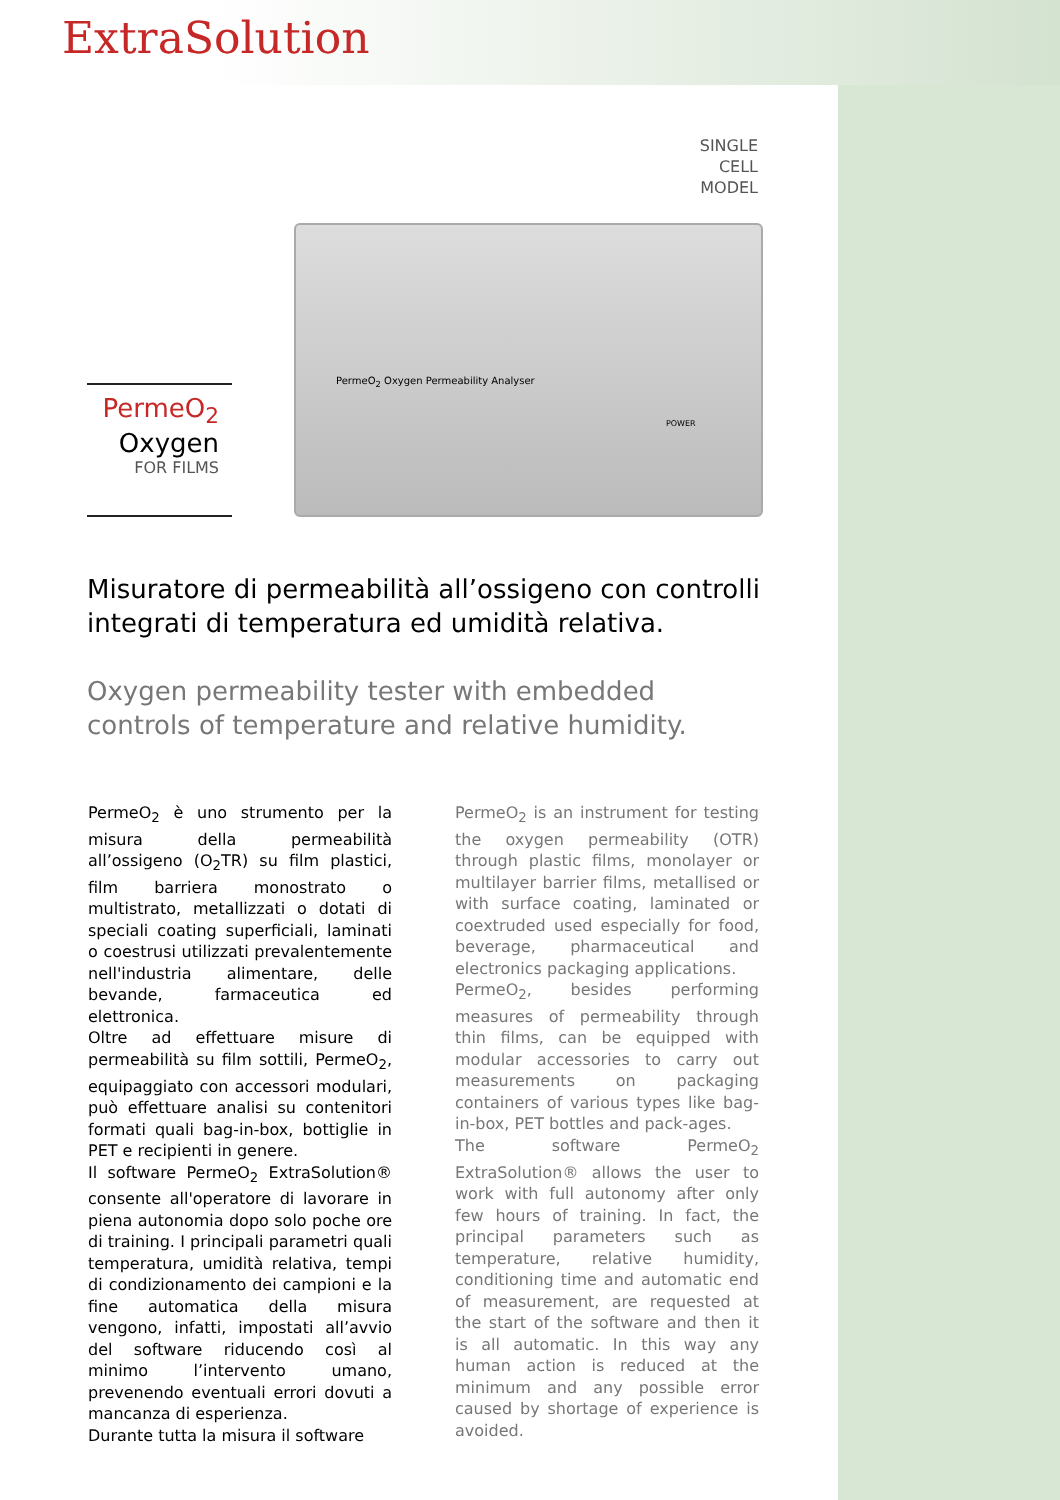ExtraSolution
SINGLE CELL MODEL
PermeO<sub>2</sub>
Oxygen
FOR FILMS
PermeO<sub>2</sub> Oxygen Permeability Analyser
POWER
Misuratore di permeabilità all’ossigeno con controlli integrati di temperatura ed umidità relativa.
Oxygen permeability tester with embedded controls of temperature and relative humidity.
PermeO<sub>2</sub> è uno strumento per la misura della permeabilità all’ossigeno (O<sub>2</sub>TR) su film plastici, film barriera monostrato o multistrato, metallizzati o dotati di speciali coating superficiali, laminati o coestrusi utilizzati prevalentemente nell'industria alimentare, delle bevande, farmaceutica ed elettronica.
Oltre ad effettuare misure di permeabilità su film sottili, PermeO<sub>2</sub>, equipaggiato con accessori modulari, può effettuare analisi su contenitori formati quali bag-in-box, bottiglie in PET e recipienti in genere.
Il software PermeO<sub>2</sub> ExtraSolution® consente all'operatore di lavorare in piena autonomia dopo solo poche ore di training. I principali parametri quali temperatura, umidità relativa, tempi di condizionamento dei campioni e la fine automatica della misura vengono, infatti, impostati all’avvio del software riducendo così al minimo l’intervento umano, prevenendo eventuali errori dovuti a mancanza di esperienza.
Durante tutta la misura il software
PermeO<sub>2</sub> is an instrument for testing the oxygen permeability (OTR) through plastic films, monolayer or multilayer barrier films, metallised or with surface coating, laminated or coextruded used especially for food, beverage, pharmaceutical and electronics packaging applications.
PermeO<sub>2</sub>, besides performing measures of permeability through thin films, can be equipped with modular accessories to carry out measurements on packaging containers of various types like bag-in-box, PET bottles and pack-ages.
The software PermeO<sub>2</sub> ExtraSolution® allows the user to work with full autonomy after only few hours of training. In fact, the principal parameters such as temperature, relative humidity, conditioning time and automatic end of measurement, are requested at the start of the software and then it is all automatic. In this way any human action is reduced at the minimum and any possible error caused by shortage of experience is avoided.